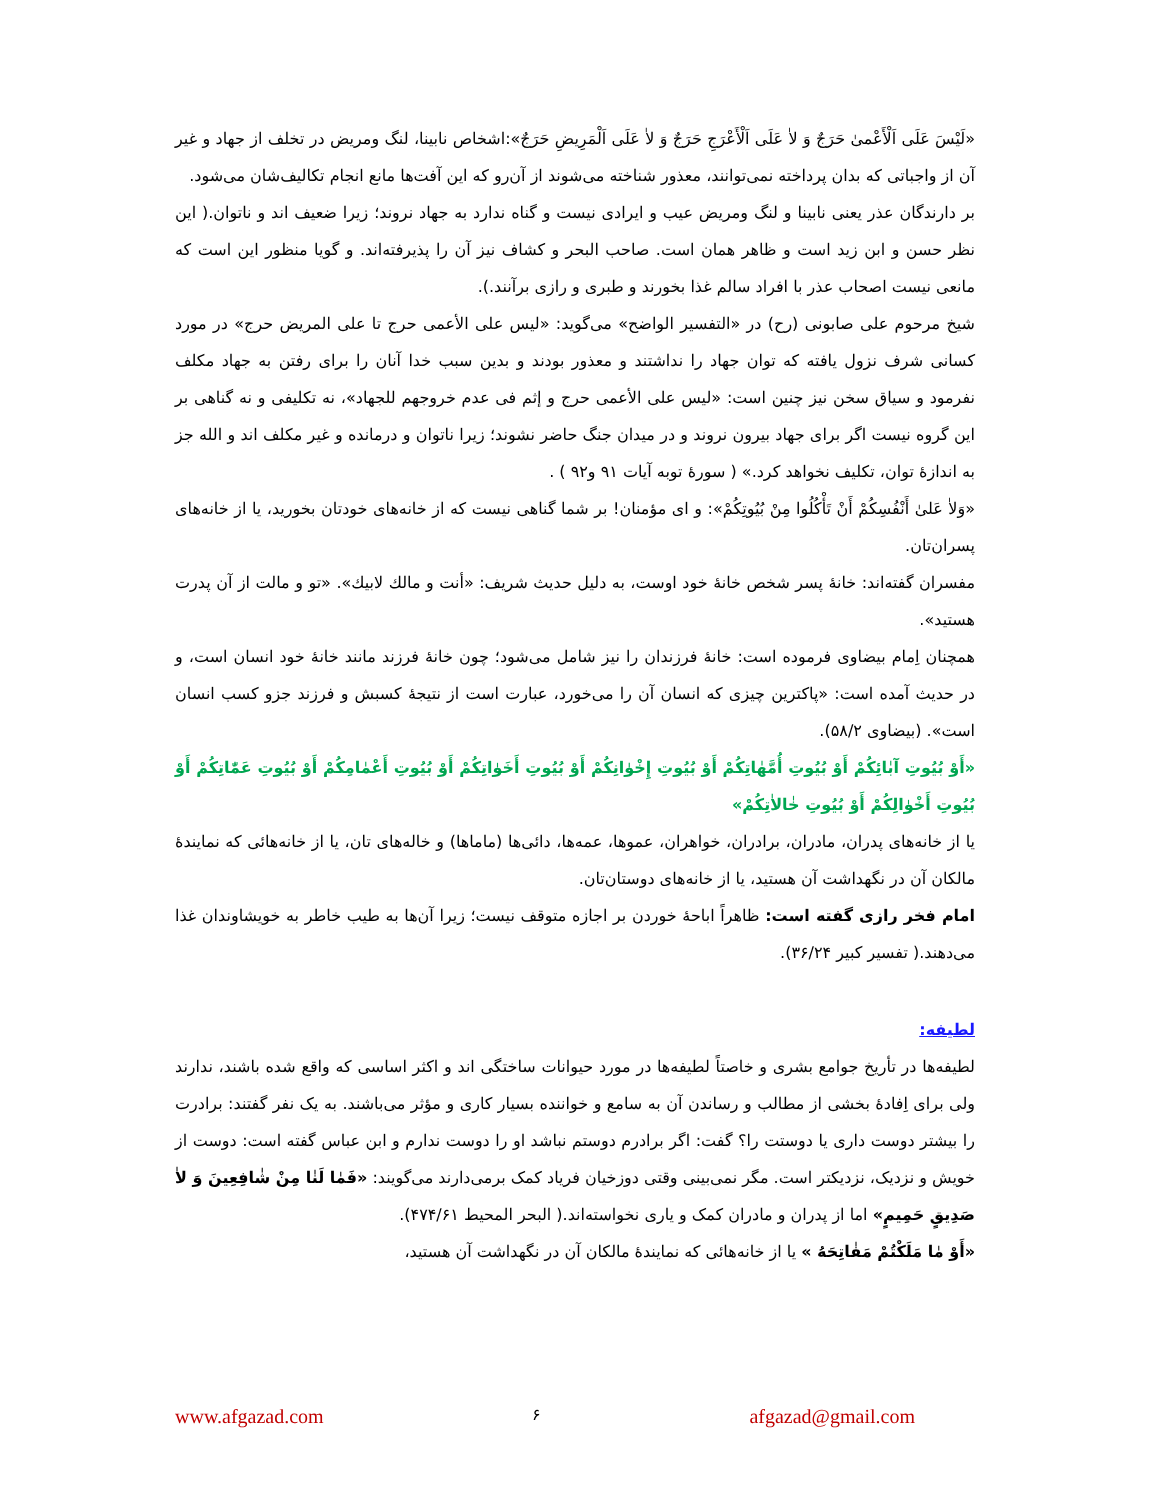«لَيْسَ عَلَى اَلْأَعْمىٰ حَرَجٌ وَ لاٰ عَلَى اَلْأَعْرَجِ حَرَجٌ وَ لاٰ عَلَى اَلْمَرِيضِ حَرَجٌ»:اشخاص نابینا، لنگ ومریض در تخلف از جهاد و غیر آن از واجباتی که بدان پرداخته نمی‌توانند، معذور شناخته می‌شوند از آن‌رو که این آفت‌ها مانع انجام تکالیف‌شان می‌شود.
بر دارندگان عذر یعنی نابینا و لنگ ومریض عیب و ایرادی نیست و گناه ندارد به جهاد نروند؛ زیرا ضعیف اند و ناتوان.( این نظر حسن و ابن زید است و ظاهر همان است. صاحب البحر و کشاف نیز آن را پذیرفته‌اند. و گویا منظور این است که مانعی نیست اصحاب عذر با افراد سالم غذا بخورند و طبری و رازی برآنند.).
شیخ مرحوم علی صابونی (رح) در «التفسیر الواضح» می‌گوید: «لیس علی الأعمی حرج تا علی المریض حرج» در مورد کسانی شرف نزول یافته که توان جهاد را نداشتند و معذور بودند و بدین سبب خدا آنان را برای رفتن به جهاد مکلف نفرمود و سیاق سخن نیز چنین است: «لیس علی الأعمی حرج و إثم فی عدم خروجهم للجهاد»، نه تکلیفی و نه گناهی بر این گروه نیست اگر برای جهاد بیرون نروند و در میدان جنگ حاضر نشوند؛ زیرا ناتوان و درمانده و غیر مکلف اند و الله جز به اندازهٔ توان، تکلیف نخواهد کرد.» ( سورهٔ توبه آیات ۹۱ و۹۲ ) .
«وَلاٰ عَلىٰ أَنْفُسِكُمْ أَنْ تَأْكُلُوا مِنْ بُيُوتِكُمْ»: و ای مؤمنان! بر شما گناهی نیست که از خانه‌های خودتان بخورید، یا از خانه‌های پسران‌تان.
مفسران گفته‌اند: خانهٔ پسر شخص خانهٔ خود اوست، به دلیل حدیث شریف: «أنت و مالك لابيك». «تو و مالت از آن پدرت هستید».
همچنان اِمام بیضاوی فرموده است: خانهٔ فرزندان را نیز شامل می‌شود؛ چون خانهٔ فرزند مانند خانهٔ خود انسان است، و در حدیث آمده است: «پاکترین چیزی که انسان آن را می‌خورد، عبارت است از نتیجهٔ کسبش و فرزند جزو کسب انسان است». (بیضاوی ۵۸/۲).
«أَوْ بُيُوتِ آبٰائِكُمْ أَوْ بُيُوتِ أُمَّهٰاتِكُمْ أَوْ بُيُوتِ إِخْوٰانِكُمْ أَوْ بُيُوتِ أَخَوٰاتِكُمْ أَوْ بُيُوتِ أَعْمٰامِكُمْ أَوْ بُيُوتِ عَمّٰاتِكُمْ أَوْ بُيُوتِ أَخْوٰالِكُمْ أَوْ بُيُوتِ خٰالاٰتِكُمْ»
یا از خانه‌های پدران، مادران، برادران، خواهران، عموها، عمه‌ها، دائی‌ها (ماماها) و خاله‌های تان، یا از خانه‌هائی که نمایندهٔ مالکان آن در نگهداشت آن هستید، یا از خانه‌های دوستان‌تان.
امام فخر رازی گفته است: ظاهراً اباحهٔ خوردن بر اجازه متوقف نیست؛ زیرا آن‌ها به طیب خاطر به خویشاوندان غذا می‌دهند.( تفسیر کبیر ۳۶/۲۴).
لطیفه:
لطیفه‌ها در تأریخ جوامع بشری و خاصتاً لطیفه‌ها در مورد حیوانات ساختگی اند و اکثر اساسی که واقع شده باشند، ندارند ولی برای اِفادهٔ بخشی از مطالب و رساندن آن به سامع و خواننده بسیار کاری و مؤثر می‌باشند. به یک نفر گفتند: برادرت را بیشتر دوست داری یا دوستت را؟ گفت: اگر برادرم دوستم نباشد او را دوست ندارم و ابن عباس گفته است: دوست از خویش و نزدیک، نزدیکتر است. مگر نمی‌بینی وقتی دوزخیان فریاد کمک برمی‌دارند می‌گویند: «فَمٰا لَنٰا مِنْ شٰافِعِينَ وَ لاٰ صَدِيقٍ حَمِيمٍ» اما از پدران و مادران کمک و یاری نخواسته‌اند.( البحر المحیط ۴۷۴/۶۱).
«أَوْ مٰا مَلَكْتُمْ مَفٰاتِحَهُ » یا از خانه‌هائی که نمایندهٔ مالکان آن در نگهداشت آن هستید،
www.afgazad.com ۶ afgazad@gmail.com